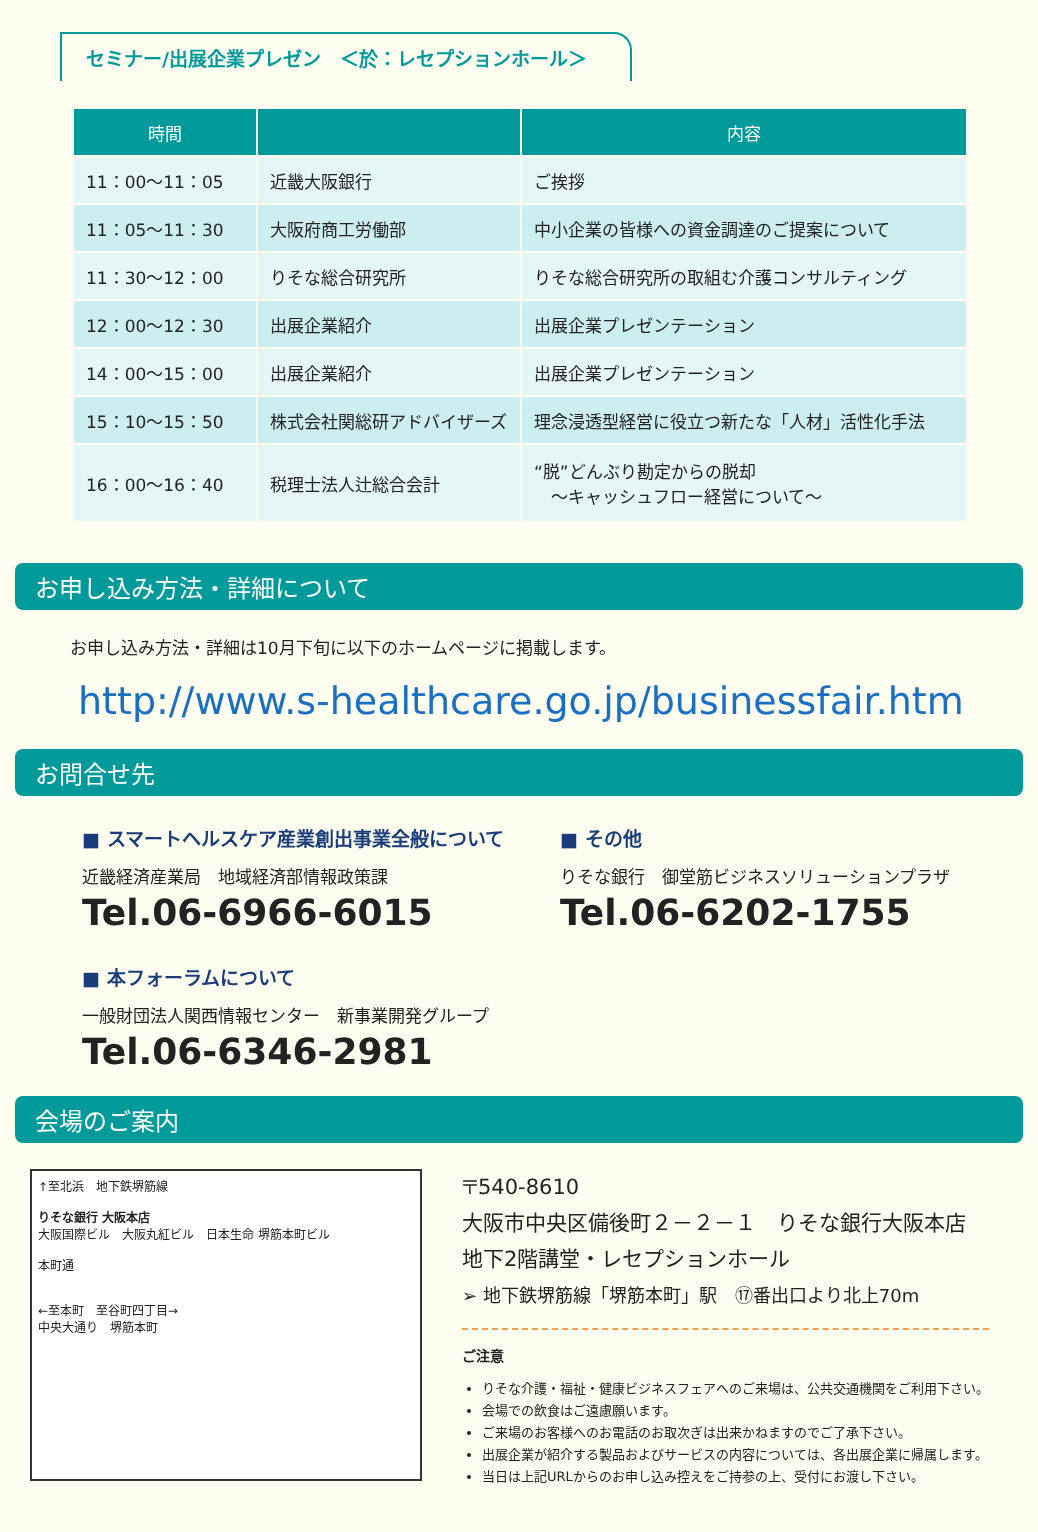セミナー/出展企業プレゼン　＜於：レセプションホール＞
| 時間 | | 内容 |
| --- | --- | --- |
| 11：00〜11：05 | 近畿大阪銀行 | ご挨拶 |
| 11：05〜11：30 | 大阪府商工労働部 | 中小企業の皆様への資金調達のご提案について |
| 11：30〜12：00 | りそな総合研究所 | りそな総合研究所の取組む介護コンサルティング |
| 12：00〜12：30 | 出展企業紹介 | 出展企業プレゼンテーション |
| 14：00〜15：00 | 出展企業紹介 | 出展企業プレゼンテーション |
| 15：10〜15：50 | 株式会社関総研アドバイザーズ | 理念浸透型経営に役立つ新たな「人材」活性化手法 |
| 16：00〜16：40 | 税理士法人辻総合会計 | “脱”どんぶり勘定からの脱却 ～キャッシュフロー経営について～ |
お申し込み方法・詳細について
お申し込み方法・詳細は10月下旬に以下のホームページに掲載します。
http://www.s-healthcare.go.jp/businessfair.htm
お問合せ先
■ スマートヘルスケア産業創出事業全般について
近畿経済産業局　地域経済部情報政策課
Tel.06-6966-6015
■ その他
りそな銀行　御堂筋ビジネスソリューションプラザ
Tel.06-6202-1755
■ 本フォーラムについて
一般財団法人関西情報センター　新事業開発グループ
Tel.06-6346-2981
会場のご案内
↑至北浜　地下鉄堺筋線
りそな銀行 大阪本店
大阪国際ビル　大阪丸紅ビル　日本生命 堺筋本町ビル
本町通
←至本町　至谷町四丁目→
中央大通り　堺筋本町
〒540-8610
大阪市中央区備後町２－２－１　りそな銀行大阪本店
地下2階講堂・レセプションホール
➢ 地下鉄堺筋線「堺筋本町」駅　⑰番出口より北上70m
ご注意
りそな介護・福祉・健康ビジネスフェアへのご来場は、公共交通機関をご利用下さい。
会場での飲食はご遠慮願います。
ご来場のお客様へのお電話のお取次ぎは出来かねますのでご了承下さい。
出展企業が紹介する製品およびサービスの内容については、各出展企業に帰属します。
当日は上記URLからのお申し込み控えをご持参の上、受付にお渡し下さい。